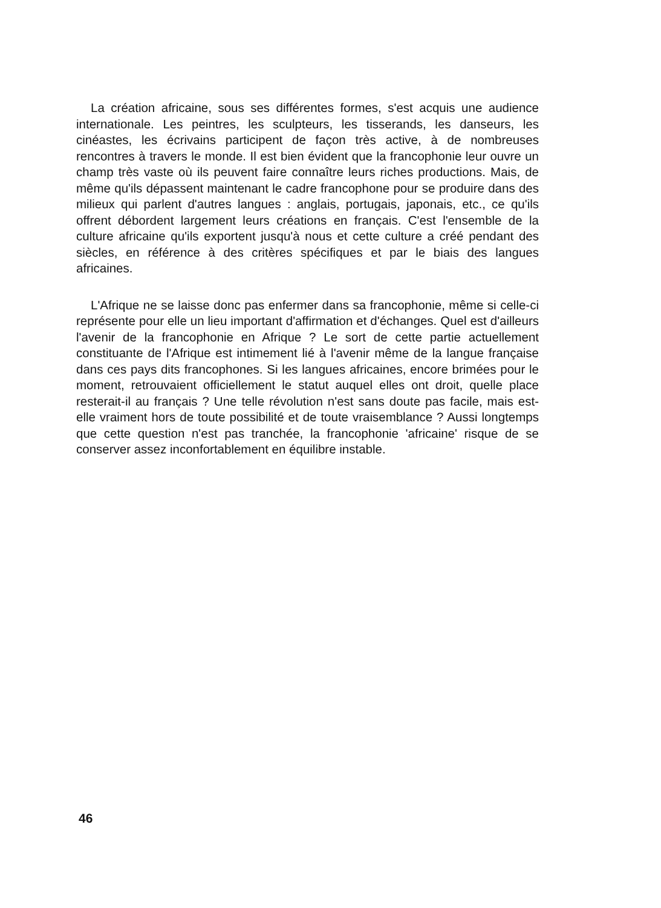La création africaine, sous ses différentes formes, s'est acquis une audience internationale. Les peintres, les sculpteurs, les tisserands, les danseurs, les cinéastes, les écrivains participent de façon très active, à de nombreuses rencontres à travers le monde. Il est bien évident que la francophonie leur ouvre un champ très vaste où ils peuvent faire connaître leurs riches productions. Mais, de même qu'ils dépassent maintenant le cadre francophone pour se produire dans des milieux qui parlent d'autres langues : anglais, portugais, japonais, etc., ce qu'ils offrent débordent largement leurs créations en français. C'est l'ensemble de la culture africaine qu'ils exportent jusqu'à nous et cette culture a créé pendant des siècles, en référence à des critères spécifiques et par le biais des langues africaines.
L'Afrique ne se laisse donc pas enfermer dans sa francophonie, même si celle-ci représente pour elle un lieu important d'affirmation et d'échanges. Quel est d'ailleurs l'avenir de la francophonie en Afrique ? Le sort de cette partie actuellement constituante de l'Afrique est intimement lié à l'avenir même de la langue française dans ces pays dits francophones. Si les langues africaines, encore brimées pour le moment, retrouvaient officiellement le statut auquel elles ont droit, quelle place resterait-il au français ? Une telle révolution n'est sans doute pas facile, mais est-elle vraiment hors de toute possibilité et de toute vraisemblance ? Aussi longtemps que cette question n'est pas tranchée, la francophonie 'africaine' risque de se conserver assez inconfortablement en équilibre instable.
46